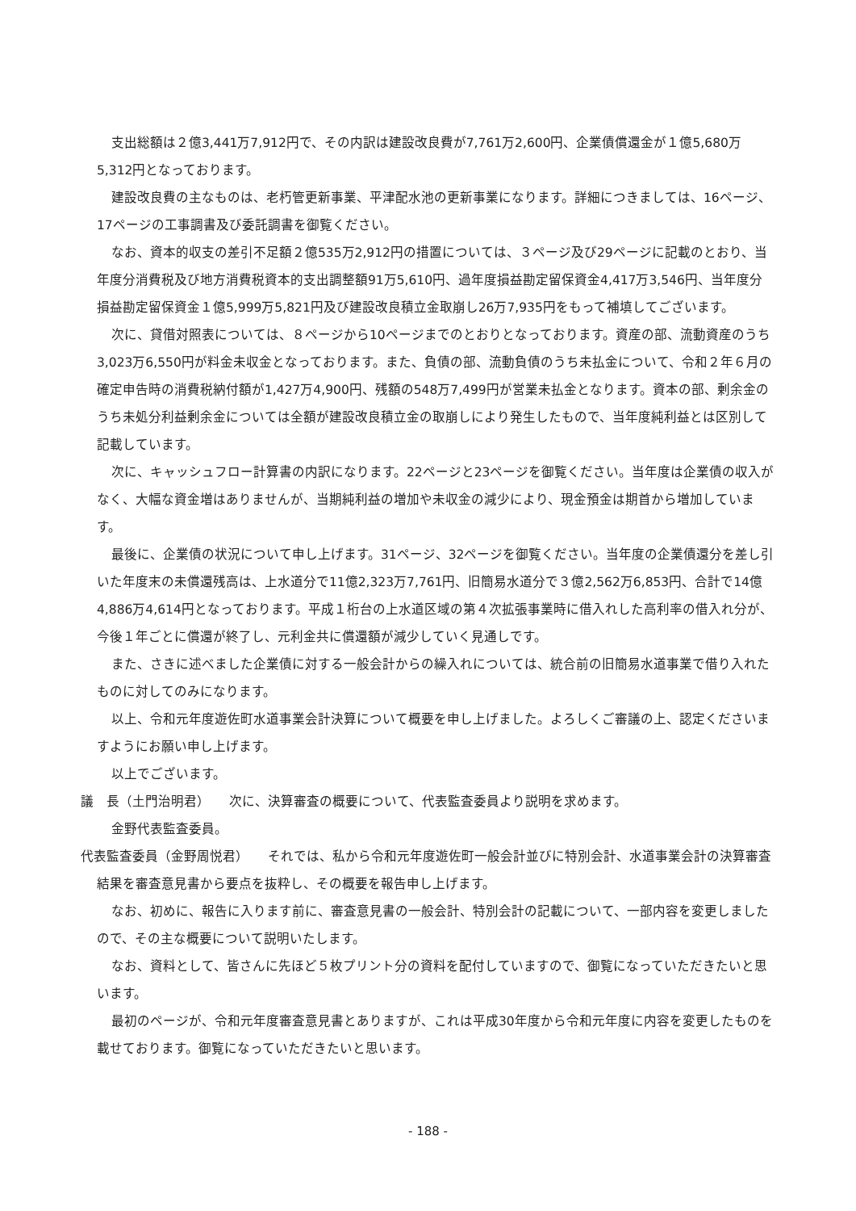支出総額は２億3,441万7,912円で、その内訳は建設改良費が7,761万2,600円、企業債償還金が１億5,680万5,312円となっております。
建設改良費の主なものは、老朽管更新事業、平津配水池の更新事業になります。詳細につきましては、16ページ、17ページの工事調書及び委託調書を御覧ください。
なお、資本的収支の差引不足額２億535万2,912円の措置については、３ページ及び29ページに記載のとおり、当年度分消費税及び地方消費税資本的支出調整額91万5,610円、過年度損益勘定留保資金4,417万3,546円、当年度分損益勘定留保資金１億5,999万5,821円及び建設改良積立金取崩し26万7,935円をもって補填してございます。
次に、貸借対照表については、８ページから10ページまでのとおりとなっております。資産の部、流動資産のうち3,023万6,550円が料金未収金となっております。また、負債の部、流動負債のうち未払金について、令和２年６月の確定申告時の消費税納付額が1,427万4,900円、残額の548万7,499円が営業未払金となります。資本の部、剰余金のうち未処分利益剰余金については全額が建設改良積立金の取崩しにより発生したもので、当年度純利益とは区別して記載しています。
次に、キャッシュフロー計算書の内訳になります。22ページと23ページを御覧ください。当年度は企業債の収入がなく、大幅な資金増はありませんが、当期純利益の増加や未収金の減少により、現金預金は期首から増加しています。
最後に、企業債の状況について申し上げます。31ページ、32ページを御覧ください。当年度の企業債還分を差し引いた年度末の未償還残高は、上水道分で11億2,323万7,761円、旧簡易水道分で３億2,562万6,853円、合計で14億4,886万4,614円となっております。平成１桁台の上水道区域の第４次拡張事業時に借入れした高利率の借入れ分が、今後１年ごとに償還が終了し、元利金共に償還額が減少していく見通しです。
また、さきに述べました企業債に対する一般会計からの繰入れについては、統合前の旧簡易水道事業で借り入れたものに対してのみになります。
以上、令和元年度遊佐町水道事業会計決算について概要を申し上げました。よろしくご審議の上、認定くださいますようにお願い申し上げます。
以上でございます。
議　長（土門治明君）　　次に、決算審査の概要について、代表監査委員より説明を求めます。
金野代表監査委員。
代表監査委員（金野周悦君）　　それでは、私から令和元年度遊佐町一般会計並びに特別会計、水道事業会計の決算審査結果を審査意見書から要点を抜粋し、その概要を報告申し上げます。
なお、初めに、報告に入ります前に、審査意見書の一般会計、特別会計の記載について、一部内容を変更しましたので、その主な概要について説明いたします。
なお、資料として、皆さんに先ほど５枚プリント分の資料を配付していますので、御覧になっていただきたいと思います。
最初のページが、令和元年度審査意見書とありますが、これは平成30年度から令和元年度に内容を変更したものを載せております。御覧になっていただきたいと思います。
- 188 -